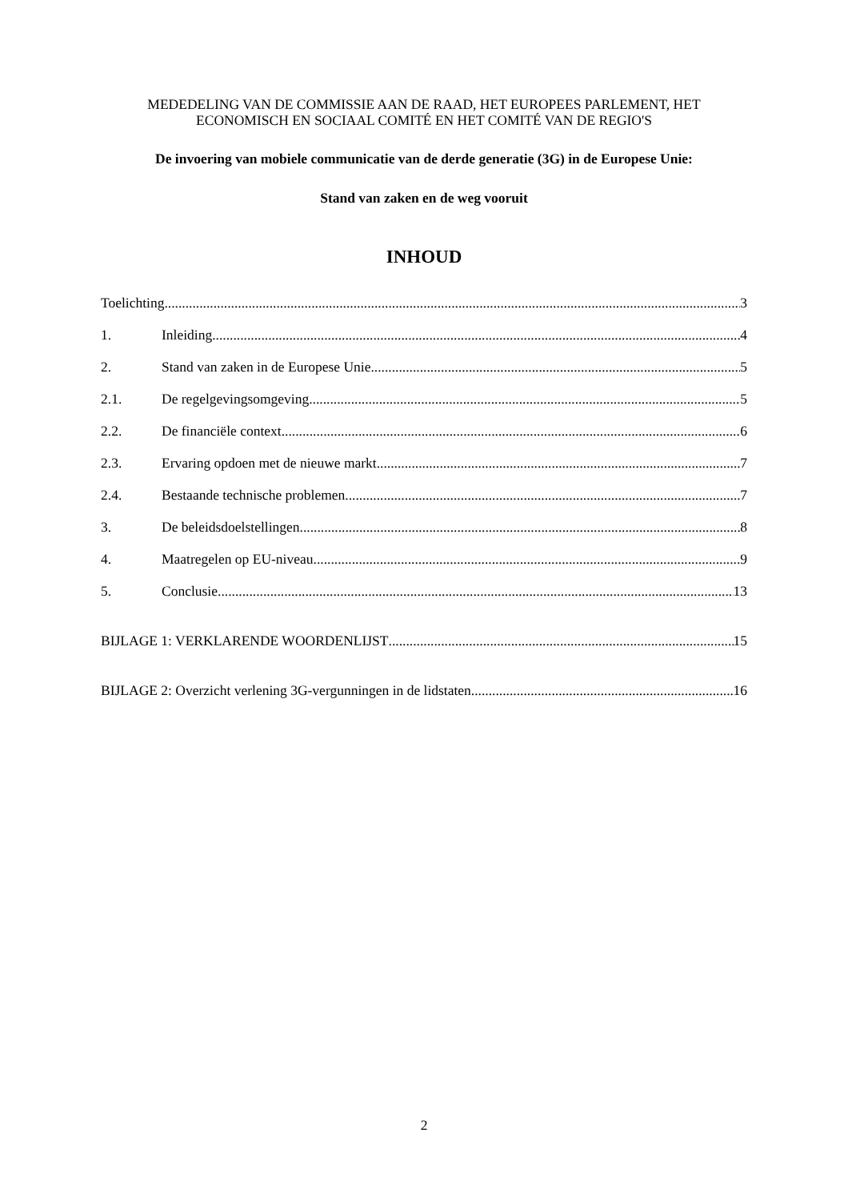MEDEDELING VAN DE COMMISSIE AAN DE RAAD, HET EUROPEES PARLEMENT, HET ECONOMISCH EN SOCIAAL COMITÉ EN HET COMITÉ VAN DE REGIO'S
De invoering van mobiele communicatie van de derde generatie (3G) in de Europese Unie:
Stand van zaken en de weg vooruit
INHOUD
Toelichting 3
1. Inleiding 4
2. Stand van zaken in de Europese Unie 5
2.1. De regelgevingsomgeving 5
2.2. De financiële context 6
2.3. Ervaring opdoen met de nieuwe markt 7
2.4. Bestaande technische problemen 7
3. De beleidsdoelstellingen 8
4. Maatregelen op EU-niveau 9
5. Conclusie 13
BIJLAGE 1: VERKLARENDE WOORDENLIJST 15
BIJLAGE 2: Overzicht verlening 3G-vergunningen in de lidstaten 16
2